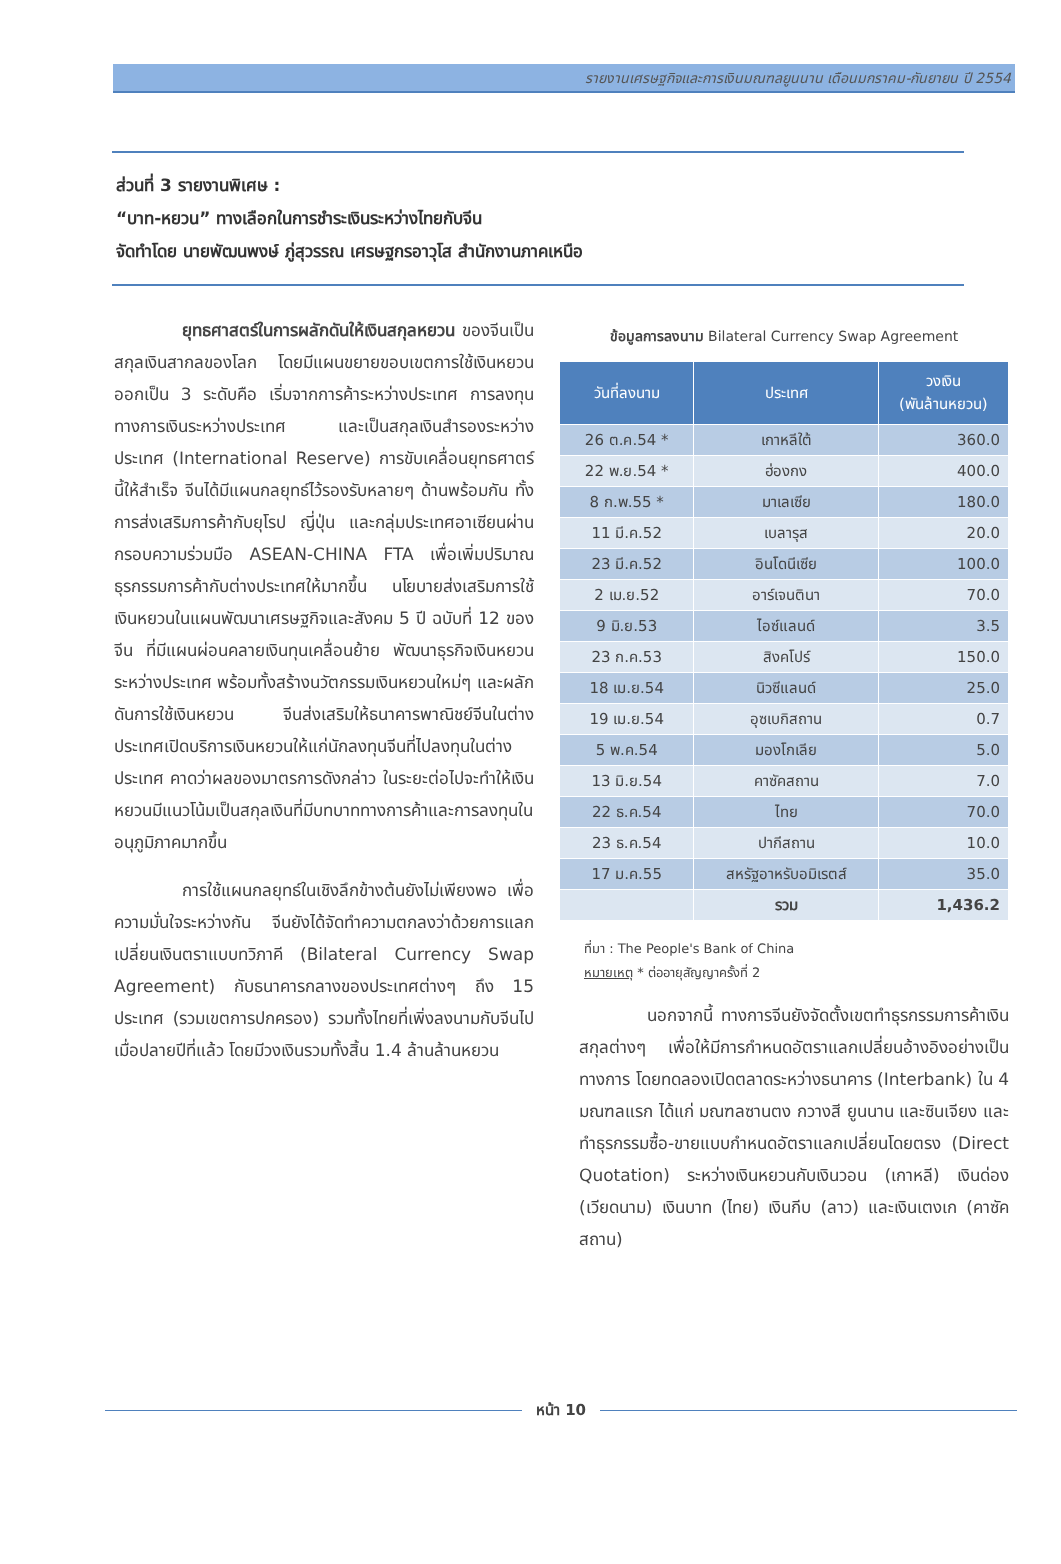รายงานเศรษฐกิจและการเงินมณฑลยูนนาน เดือนมกราคม-กันยายน ปี 2554
ส่วนที่ 3 รายงานพิเศษ :
“บาท-หยวน” ทางเลือกในการชำระเงินระหว่างไทยกับจีน
จัดทำโดย นายพัฒนพงษ์ ภู่สุวรรณ เศรษฐกรอาวุโส สำนักงานภาคเหนือ
    ยุทธศาสตร์ในการผลักดันให้เงินสกุลหยวน ของจีนเป็นสกุลเงินสากลของโลก โดยมีแผนขยายขอบเขตการใช้เงินหยวนออกเป็น 3 ระดับคือ เริ่มจากการค้าระหว่างประเทศ การลงทุนทางการเงินระหว่างประเทศ และเป็นสกุลเงินสำรองระหว่างประเทศ (International Reserve) การขับเคลื่อนยุทธศาตร์นี้ให้สำเร็จ จีนได้มีแผนกลยุทธ์ไว้รองรับหลายๆ ด้านพร้อมกัน ทั้งการส่งเสริมการค้ากับยุโรป ญี่ปุ่น และกลุ่มประเทศอาเซียนผ่านกรอบความร่วมมือ ASEAN-CHINA FTA เพื่อเพิ่มปริมาณธุรกรรมการค้ากับต่างประเทศให้มากขึ้น นโยบายส่งเสริมการใช้เงินหยวนในแผนพัฒนาเศรษฐกิจและสังคม 5 ปี ฉบับที่ 12 ของจีน ที่มีแผนผ่อนคลายเงินทุนเคลื่อนย้าย พัฒนาธุรกิจเงินหยวนระหว่างประเทศ พร้อมทั้งสร้างนวัตกรรมเงินหยวนใหม่ๆ และผลักดันการใช้เงินหยวน จีนส่งเสริมให้ธนาคารพาณิชย์จีนในต่างประเทศเปิดบริการเงินหยวนให้แก่นักลงทุนจีนที่ไปลงทุนในต่างประเทศ คาดว่าผลของมาตรการดังกล่าว ในระยะต่อไปจะทำให้เงินหยวนมีแนวโน้มเป็นสกุลเงินที่มีบทบาททางการค้าและการลงทุนในอนุภูมิภาคมากขึ้น
    การใช้แผนกลยุทธ์ในเชิงลึกข้างต้นยังไม่เพียงพอ เพื่อความมั่นใจระหว่างกัน จีนยังได้จัดทำความตกลงว่าด้วยการแลกเปลี่ยนเงินตราแบบทวิภาคี (Bilateral Currency Swap Agreement) กับธนาคารกลางของประเทศต่างๆ ถึง 15 ประเทศ (รวมเขตการปกครอง) รวมทั้งไทยที่เพิ่งลงนามกับจีนไปเมื่อปลายปีที่แล้ว โดยมีวงเงินรวมทั้งสิ้น 1.4 ล้านล้านหยวน
ข้อมูลการลงนาม Bilateral Currency Swap Agreement
| วันที่ลงนาม | ประเทศ | วงเงิน (พันล้านหยวน) |
| --- | --- | --- |
| 26 ต.ค.54 * | เกาหลีใต้ | 360.0 |
| 22 พ.ย.54 * | ฮ่องกง | 400.0 |
| 8 ก.พ.55 * | มาเลเซีย | 180.0 |
| 11 มี.ค.52 | เบลารุส | 20.0 |
| 23 มี.ค.52 | อินโดนีเซีย | 100.0 |
| 2 เม.ย.52 | อาร์เจนตินา | 70.0 |
| 9 มิ.ย.53 | ไอซ์แลนด์ | 3.5 |
| 23 ก.ค.53 | สิงคโปร์ | 150.0 |
| 18 เม.ย.54 | นิวซีแลนด์ | 25.0 |
| 19 เม.ย.54 | อุซเบกิสถาน | 0.7 |
| 5 พ.ค.54 | มองโกเลีย | 5.0 |
| 13 มิ.ย.54 | คาซัคสถาน | 7.0 |
| 22 ธ.ค.54 | ไทย | 70.0 |
| 23 ธ.ค.54 | ปากีสถาน | 10.0 |
| 17 ม.ค.55 | สหรัฐอาหรับอมิเรตส์ | 35.0 |
| | รวม | 1,436.2 |
ที่มา : The People's Bank of China
หมายเหตุ * ต่ออายุสัญญาครั้งที่ 2
    นอกจากนี้ ทางการจีนยังจัดตั้งเขตทำธุรกรรมการค้าเงินสกุลต่างๆ เพื่อให้มีการกำหนดอัตราแลกเปลี่ยนอ้างอิงอย่างเป็นทางการ โดยทดลองเปิดตลาดระหว่างธนาคาร (Interbank) ใน 4 มณฑลแรก ได้แก่ มณฑลซานตง กวางสี ยูนนาน และซินเจียง และทำธุรกรรมซื้อ-ขายแบบกำหนดอัตราแลกเปลี่ยนโดยตรง (Direct Quotation) ระหว่างเงินหยวนกับเงินวอน (เกาหลี) เงินด่อง (เวียดนาม) เงินบาท (ไทย) เงินกีบ (ลาว) และเงินเตงเก (คาซัคสถาน)
หน้า 10